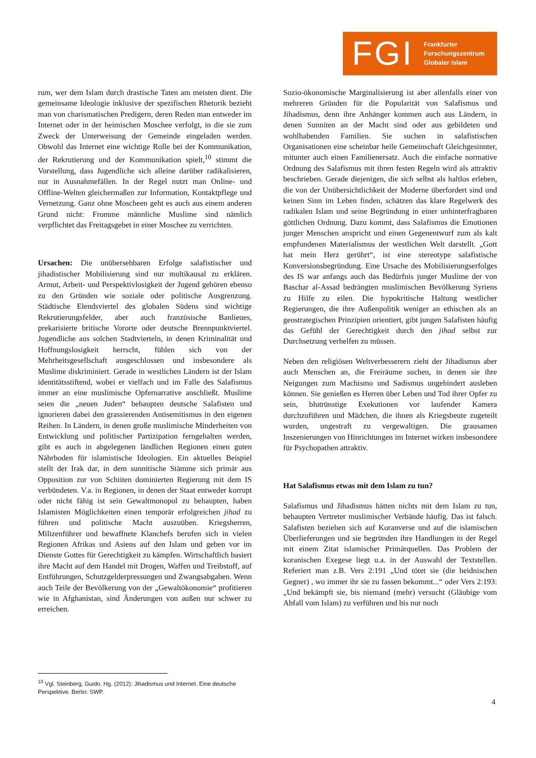FGI Frankfurter
Forschungszentrum
Globaler Islam
rum, wer dem Islam durch drastische Taten am meisten dient. Die gemeinsame Ideologie inklusive der spezifischen Rhetorik bezieht man von charismatischen Predigern, deren Reden man entweder im Internet oder in der heimischen Moschee verfolgt, in die sie zum Zweck der Unterweisung der Gemeinde eingeladen werden. Obwohl das Internet eine wichtige Rolle bei der Kommunikation, der Rekrutierung und der Kommunikation spielt,<sup>10</sup> stimmt die Vorstellung, dass Jugendliche sich alleine darüber radikalisieren, nur in Ausnahmefällen. In der Regel nutzt man Online- und Offline-Welten gleichermaßen zur Information, Kontaktpflege und Vernetzung. Ganz ohne Moscheen geht es auch aus einem anderen Grund nicht: Fromme männliche Muslime sind nämlich verpflichtet das Freitagsgebet in einer Moschee zu verrichten.
Ursachen: Die unübersehbaren Erfolge salafistischer und jihadistischer Mobilisierung sind nur multikausal zu erklären. Armut, Arbeit- und Perspektivlosigkeit der Jugend gehören ebenso zu den Gründen wie soziale oder politische Ausgrenzung. Städtische Elendsviertel des globalen Südens sind wichtige Rekrutierungsfelder, aber auch französische Banlieues, prekarisierte britische Vororte oder deutsche Brennpunktviertel. Jugendliche aus solchen Stadtvierteln, in denen Kriminalität und Hoffnungslosigkeit herrscht, fühlen sich von der Mehrheitsgesellschaft ausgeschlossen und insbesondere als Muslime diskriminiert. Gerade in westlichen Ländern ist der Islam identitätsstiftend, wobei er vielfach und im Falle des Salafismus immer an eine muslimische Opfernarrative anschließt. Muslime seien die „neuen Juden“ behaupten deutsche Salafisten und ignorieren dabei den grassierenden Antisemitismus in den eigenen Reihen. In Ländern, in denen große muslimische Minderheiten von Entwicklung und politischer Partizipation ferngehalten werden, gibt es auch in abgelegenen ländlichen Regionen einen guten Nährboden für islamistische Ideologien. Ein aktuelles Beispiel stellt der Irak dar, in dem sunnitische Stämme sich primär aus Opposition zur von Schiiten dominierten Regierung mit dem IS verbündeten. V.a. in Regionen, in denen der Staat entweder korrupt oder nicht fähig ist sein Gewaltmonopol zu behaupten, haben Islamisten Möglichkeiten einen temporär erfolgreichen jihad zu führen und politische Macht auszuüben. Kriegsherren, Milizenführer und bewaffnete Klanchefs berufen sich in vielen Regionen Afrikas und Asiens auf den Islam und geben vor im Dienste Gottes für Gerechtigkeit zu kämpfen. Wirtschaftlich basiert ihre Macht auf dem Handel mit Drogen, Waffen und Treibstoff, auf Entführungen, Schutzgelderpressungen und Zwangsabgaben. Wenn auch Teile der Bevölkerung von der „Gewaltökonomie“ profitieren wie in Afghanistan, sind Änderungen von außen nur schwer zu erreichen.
Sozio-ökonomische Marginalisierung ist aber allenfalls einer von mehreren Gründen für die Popularität von Salafismus und Jihadismus, denn ihre Anhänger kommen auch aus Ländern, in denen Sunniten an der Macht sind oder aus gebildeten und wohlhabenden Familien. Sie suchen in salafistischen Organisationen eine scheinbar heile Gemeinschaft Gleichgesinnter, mitunter auch einen Familienersatz. Auch die einfache normative Ordnung des Salafismus mit ihren festen Regeln wird als attraktiv beschrieben. Gerade diejenigen, die sich selbst als haltlos erleben, die von der Unübersichtlichkeit der Moderne überfordert sind und keinen Sinn im Leben finden, schätzen das klare Regelwerk des radikalen Islam und seine Begründung in einer unhinterfragbaren göttlichen Ordnung. Dazu kommt, dass Salafismus die Emotionen junger Menschen anspricht und einen Gegenentwurf zum als kalt empfundenen Materialismus der westlichen Welt darstellt. „Gott hat mein Herz gerührt“, ist eine stereotype salafistische Konversionsbegründung. Eine Ursache des Mobilisierungserfolges des IS war anfangs auch das Bedürfnis junger Muslime der von Baschar al-Assad bedrängten muslimischen Bevölkerung Syriens zu Hilfe zu eilen. Die hypokritische Haltung westlicher Regierungen, die ihre Außenpolitik weniger an ethischen als an geostrategischen Prinzipien orientiert, gibt jungen Salafisten häufig das Gefühl der Gerechtigkeit durch den jihad selbst zur Durchsetzung verhelfen zu müssen.
Neben den religiösen Weltverbesserern zieht der Jihadismus aber auch Menschen an, die Freiräume suchen, in denen sie ihre Neigungen zum Machismo und Sadismus ungehindert ausleben können. Sie genießen es Herren über Leben und Tod ihrer Opfer zu sein, blutrünstige Exekutionen vor laufender Kamera durchzuführen und Mädchen, die ihnen als Kriegsbeute zugeteilt wurden, ungestraft zu vergewaltigen. Die grausamen Inszenierungen von Hinrichtungen im Internet wirken insbesondere für Psychopathen attraktiv.
Hat Salafismus etwas mit dem Islam zu tun?
Salafismus und Jihadismus hätten nichts mit dem Islam zu tun, behaupten Vertreter muslimischer Verbände häufig. Das ist falsch. Salafisten beziehen sich auf Koranverse und auf die islamischen Überlieferungen und sie begründen ihre Handlungen in der Regel mit einem Zitat islamischer Primärquellen. Das Problem der koranischen Exegese liegt u.a. in der Auswahl der Textstellen. Referiert man z.B. Vers 2:191 „Und tötet sie (die heidnischen Gegner) , wo immer ihr sie zu fassen bekommt...“ oder Vers 2:193: „Und bekämpft sie, bis niemand (mehr) versucht (Gläubige vom Abfall vom Islam) zu verführen und bis nur noch
<sup>10</sup> Vgl. Steinberg, Guido, Hg. (2012): Jihadismus und Internet. Eine deutsche Perspektive. Berlin: SWP.
4